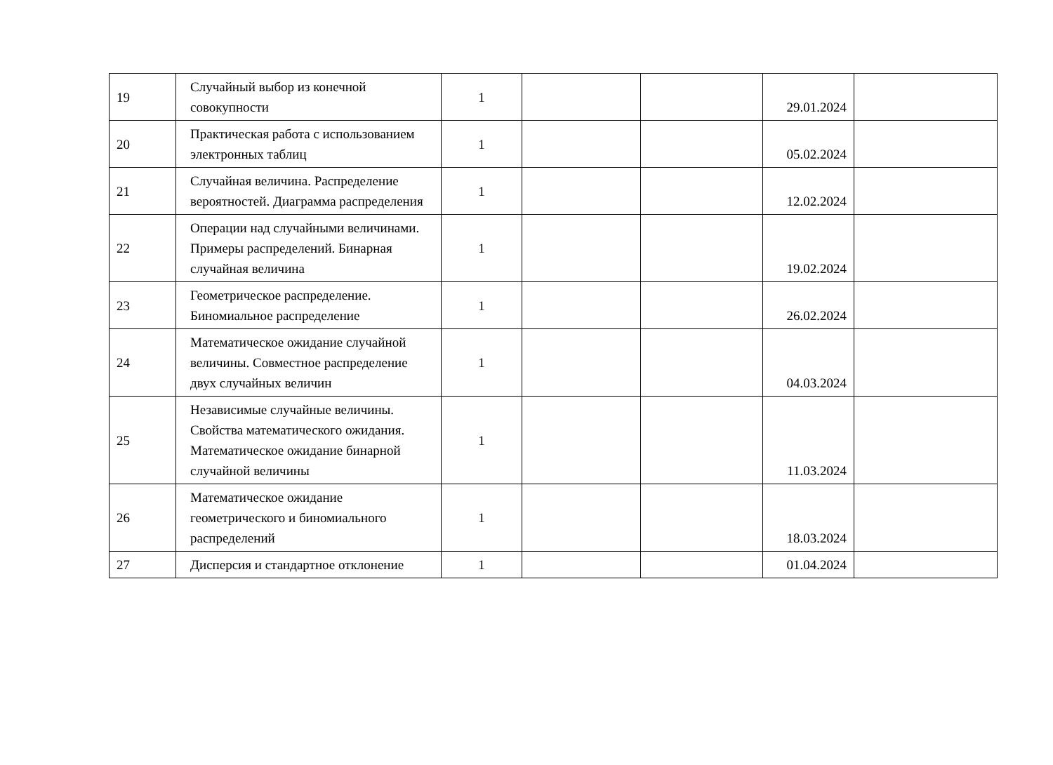| 19 | Случайный выбор из конечной совокупности | 1 | | | 29.01.2024 | |
| 20 | Практическая работа с использованием электронных таблиц | 1 | | | 05.02.2024 | |
| 21 | Случайная величина. Распределение вероятностей. Диаграмма распределения | 1 | | | 12.02.2024 | |
| 22 | Операции над случайными величинами. Примеры распределений. Бинарная случайная величина | 1 | | | 19.02.2024 | |
| 23 | Геометрическое распределение. Биномиальное распределение | 1 | | | 26.02.2024 | |
| 24 | Математическое ожидание случайной величины. Совместное распределение двух случайных величин | 1 | | | 04.03.2024 | |
| 25 | Независимые случайные величины. Свойства математического ожидания. Математическое ожидание бинарной случайной величины | 1 | | | 11.03.2024 | |
| 26 | Математическое ожидание геометрического и биномиального распределений | 1 | | | 18.03.2024 | |
| 27 | Дисперсия и стандартное отклонение | 1 | | | 01.04.2024 | |